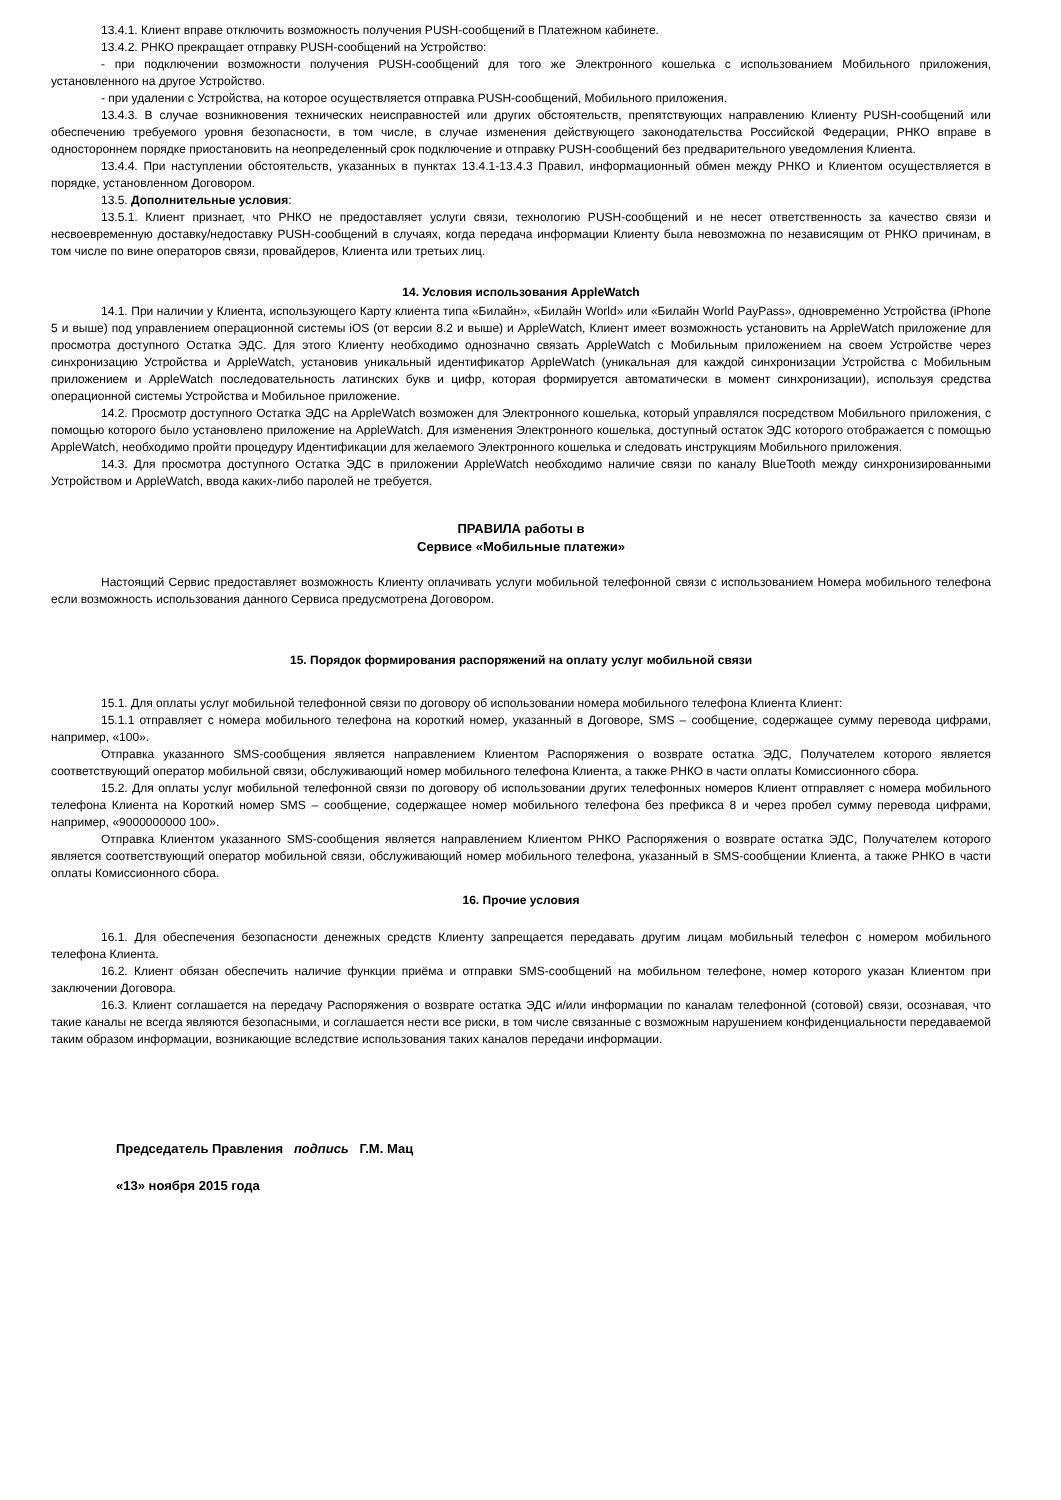13.4.1. Клиент вправе отключить возможность получения PUSH-сообщений в Платежном кабинете.
13.4.2. РНКО прекращает отправку PUSH-сообщений на Устройство:
- при подключении возможности получения PUSH-сообщений для того же Электронного кошелька с использованием Мобильного приложения, установленного на другое Устройство.
- при удалении с Устройства, на которое осуществляется отправка PUSH-сообщений, Мобильного приложения.
13.4.3. В случае возникновения технических неисправностей или других обстоятельств, препятствующих направлению Клиенту PUSH-сообщений или обеспечению требуемого уровня безопасности, в том числе, в случае изменения действующего законодательства Российской Федерации, РНКО вправе в одностороннем порядке приостановить на неопределенный срок подключение и отправку PUSH-сообщений без предварительного уведомления Клиента.
13.4.4. При наступлении обстоятельств, указанных в пунктах 13.4.1-13.4.3 Правил, информационный обмен между РНКО и Клиентом осуществляется в порядке, установленном Договором.
13.5. Дополнительные условия:
13.5.1. Клиент признает, что РНКО не предоставляет услуги связи, технологию PUSH-сообщений и не несет ответственность за качество связи и несвоевременную доставку/недоставку PUSH-сообщений в случаях, когда передача информации Клиенту была невозможна по независящим от РНКО причинам, в том числе по вине операторов связи, провайдеров, Клиента или третьих лиц.
14. Условия использования AppleWatch
14.1. При наличии у Клиента, использующего Карту клиента типа «Билайн», «Билайн World» или «Билайн World PayPass», одновременно Устройства (iPhone 5 и выше) под управлением операционной системы iOS (от версии 8.2 и выше) и AppleWatch, Клиент имеет возможность установить на AppleWatch приложение для просмотра доступного Остатка ЭДС. Для этого Клиенту необходимо однозначно связать AppleWatch с Мобильным приложением на своем Устройстве через синхронизацию Устройства и AppleWatch, установив уникальный идентификатор AppleWatch (уникальная для каждой синхронизации Устройства с Мобильным приложением и AppleWatch последовательность латинских букв и цифр, которая формируется автоматически в момент синхронизации), используя средства операционной системы Устройства и Мобильное приложение.
14.2. Просмотр доступного Остатка ЭДС на AppleWatch возможен для Электронного кошелька, который управлялся посредством Мобильного приложения, с помощью которого было установлено приложение на AppleWatch. Для изменения Электронного кошелька, доступный остаток ЭДС которого отображается с помощью AppleWatch, необходимо пройти процедуру Идентификации для желаемого Электронного кошелька и следовать инструкциям Мобильного приложения.
14.3. Для просмотра доступного Остатка ЭДС в приложении AppleWatch необходимо наличие связи по каналу BlueTooth между синхронизированными Устройством и AppleWatch, ввода каких-либо паролей не требуется.
ПРАВИЛА работы в
Сервисе «Мобильные платежи»
Настоящий Сервис предоставляет возможность Клиенту оплачивать услуги мобильной телефонной связи с использованием Номера мобильного телефона если возможность использования данного Сервиса предусмотрена Договором.
15. Порядок формирования распоряжений на оплату услуг мобильной связи
15.1. Для оплаты услуг мобильной телефонной связи по договору об использовании номера мобильного телефона Клиента Клиент:
15.1.1 отправляет с номера мобильного телефона на короткий номер, указанный в Договоре, SMS – сообщение, содержащее сумму перевода цифрами, например, «100».
Отправка указанного SMS-сообщения является направлением Клиентом Распоряжения о возврате остатка ЭДС, Получателем которого является соответствующий оператор мобильной связи, обслуживающий номер мобильного телефона Клиента, а также РНКО в части оплаты Комиссионного сбора.
15.2. Для оплаты услуг мобильной телефонной связи по договору об использовании других телефонных номеров Клиент отправляет с номера мобильного телефона Клиента на Короткий номер SMS – сообщение, содержащее номер мобильного телефона без префикса 8 и через пробел сумму перевода цифрами, например, «9000000000 100».
Отправка Клиентом указанного SMS-сообщения является направлением Клиентом РНКО Распоряжения о возврате остатка ЭДС, Получателем которого является соответствующий оператор мобильной связи, обслуживающий номер мобильного телефона, указанный в SMS-сообщении Клиента, а также РНКО в части оплаты Комиссионного сбора.
16. Прочие условия
16.1. Для обеспечения безопасности денежных средств Клиенту запрещается передавать другим лицам мобильный телефон с номером мобильного телефона Клиента.
16.2. Клиент обязан обеспечить наличие функции приёма и отправки SMS-сообщений на мобильном телефоне, номер которого указан Клиентом при заключении Договора.
16.3. Клиент соглашается на передачу Распоряжения о возврате остатка ЭДС и/или информации по каналам телефонной (сотовой) связи, осознавая, что такие каналы не всегда являются безопасными, и соглашается нести все риски, в том числе связанные с возможным нарушением конфиденциальности передаваемой таким образом информации, возникающие вследствие использования таких каналов передачи информации.
Председатель Правления подпись Г.М. Мац
«13» ноября 2015 года